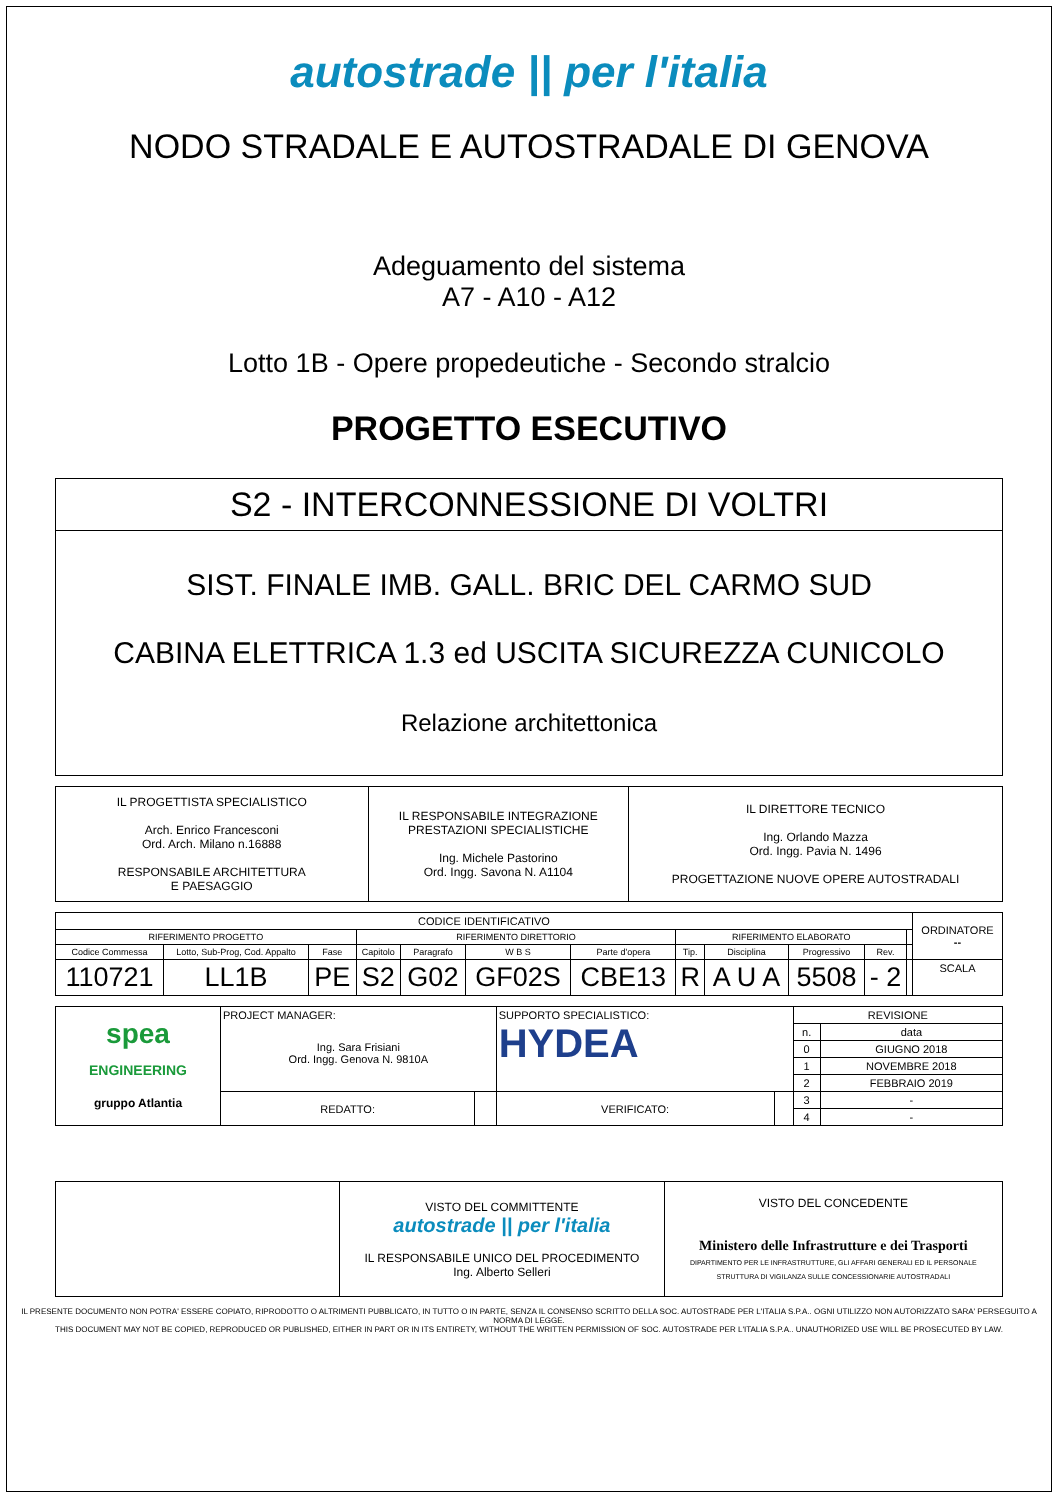autostrade || per l'italia
NODO STRADALE E AUTOSTRADALE DI GENOVA
Adeguamento del sistema
A7 - A10 - A12
Lotto 1B - Opere propedeutiche - Secondo stralcio
PROGETTO ESECUTIVO
| S2 - INTERCONNESSIONE DI VOLTRI |
| SIST. FINALE IMB. GALL. BRIC DEL CARMO SUD CABINA ELETTRICA 1.3 ed USCITA SICUREZZA CUNICOLO Relazione architettonica |
| IL PROGETTISTA SPECIALISTICO Arch. Enrico Francesconi Ord. Arch. Milano n.16888 RESPONSABILE ARCHITETTURA E PAESAGGIO | IL RESPONSABILE INTEGRAZIONE PRESTAZIONI SPECIALISTICHE Ing. Michele Pastorino Ord. Ingg. Savona N. A1104 | IL DIRETTORE TECNICO Ing. Orlando Mazza Ord. Ingg. Pavia N. 1496 PROGETTAZIONE NUOVE OPERE AUTOSTRADALI |
| CODICE IDENTIFICATIVO | | | | | | | | | | | | ORDINATORE -- |
| RIFERIMENTO PROGETTO | | | RIFERIMENTO DIRETTORIO | | | | RIFERIMENTO ELABORATO | | | | | |
| Codice Commessa | Lotto, Sub-Prog, Cod. Appalto | Fase | Capitolo | Paragrafo | W B S | Parte d'opera | Tip. | Disciplina | Progressivo | Rev. | | |
| 110721 | LL1B | PE | S2 | G02 | GF02S | CBE13 | R | A U A | 5508 | - 2 | | SCALA |
| spea ENGINEERING gruppo Atlantia | PROJECT MANAGER: Ing. Sara Frisiani Ord. Ingg. Genova N. 9810A | | SUPPORTO SPECIALISTICO: HYDEA | | REVISIONE | |
| | | | | | n. | data |
| | | | | | 0 | GIUGNO 2018 |
| | | | | | 1 | NOVEMBRE 2018 |
| | | | | | 2 | FEBBRAIO 2019 |
| | REDATTO: | | VERIFICATO: | | 3 | - |
| | | | | | 4 | - |
| | VISTO DEL COMMITTENTE autostrade // per l'italia IL RESPONSABILE UNICO DEL PROCEDIMENTO Ing. Alberto Selleri | VISTO DEL CONCEDENTE Ministero delle Infrastrutture e dei Trasporti DIPARTIMENTO PER LE INFRASTRUTTURE, GLI AFFARI GENERALI ED IL PERSONALE STRUTTURA DI VIGILANZA SULLE CONCESSIONARIE AUTOSTRADALI |
IL PRESENTE DOCUMENTO NON POTRA' ESSERE COPIATO, RIPRODOTTO O ALTRIMENTI PUBBLICATO, IN TUTTO O IN PARTE, SENZA IL CONSENSO SCRITTO DELLA SOC. AUTOSTRADE PER L'ITALIA S.P.A.. OGNI UTILIZZO NON AUTORIZZATO SARA' PERSEGUITO A NORMA DI LEGGE.
THIS DOCUMENT MAY NOT BE COPIED, REPRODUCED OR PUBLISHED, EITHER IN PART OR IN ITS ENTIRETY, WITHOUT THE WRITTEN PERMISSION OF SOC. AUTOSTRADE PER L'ITALIA S.P.A.. UNAUTHORIZED USE WILL BE PROSECUTED BY LAW.